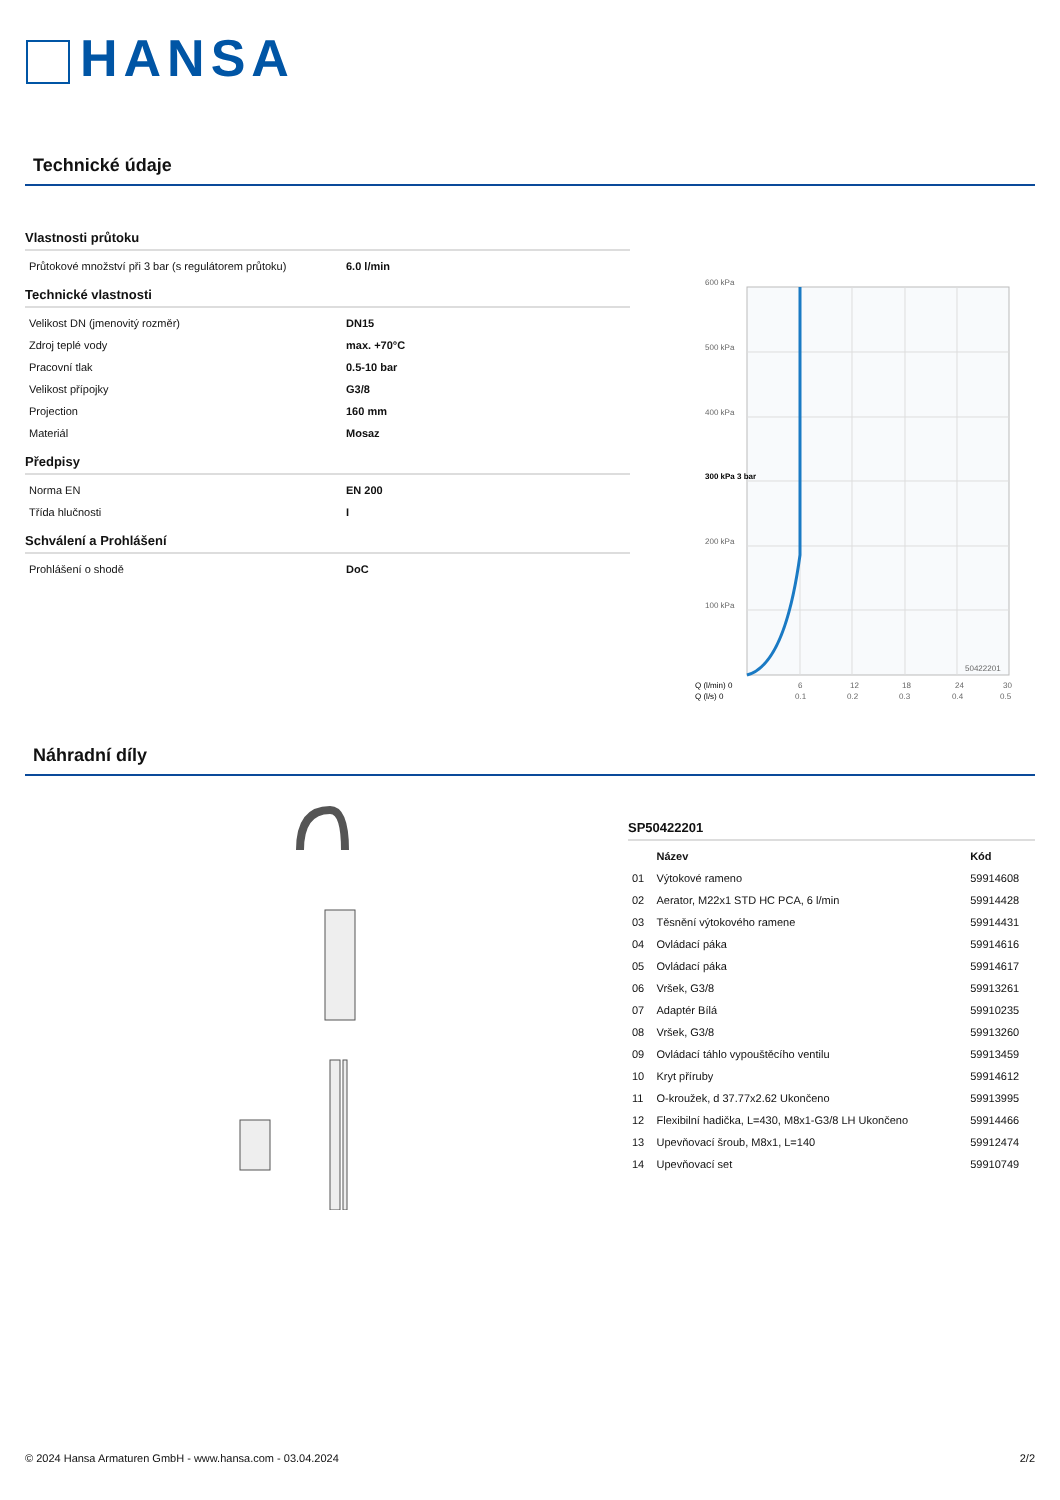HANSA
Technické údaje
Vlastnosti průtoku
| Průtokové množství při 3 bar (s regulátorem průtoku) | 6.0 l/min |
Technické vlastnosti
| Velikost DN (jmenovitý rozměr) | DN15 |
| Zdroj teplé vody | max. +70°C |
| Pracovní tlak | 0.5-10 bar |
| Velikost přípojky | G3/8 |
| Projection | 160 mm |
| Materiál | Mosaz |
Předpisy
| Norma EN | EN 200 |
| Třída hlučnosti | I |
Schválení a Prohlášení
| Prohlášení o shodě | DoC |
600 kPa
500 kPa
400 kPa
300 kPa 3 bar
200 kPa
100 kPa
50422201
Q (l/min) 0
6
12
18
24
30
Q (l/s) 0
0.1
0.2
0.3
0.4
0.5
Náhradní díly
SP50422201
| | Název | Kód |
| --- | --- | --- |
| 01 | Výtokové rameno | 59914608 |
| 02 | Aerator, M22x1 STD HC PCA, 6 l/min | 59914428 |
| 03 | Těsnění výtokového ramene | 59914431 |
| 04 | Ovládací páka | 59914616 |
| 05 | Ovládací páka | 59914617 |
| 06 | Vršek, G3/8 | 59913261 |
| 07 | Adaptér Bílá | 59910235 |
| 08 | Vršek, G3/8 | 59913260 |
| 09 | Ovládací táhlo vypouštěcího ventilu | 59913459 |
| 10 | Kryt příruby | 59914612 |
| 11 | O-kroužek, d 37.77x2.62 Ukončeno | 59913995 |
| 12 | Flexibilní hadička, L=430, M8x1-G3/8 LH Ukončeno | 59914466 |
| 13 | Upevňovací šroub, M8x1, L=140 | 59912474 |
| 14 | Upevňovací set | 59910749 |
© 2024 Hansa Armaturen GmbH - www.hansa.com - 03.04.2024 2/2